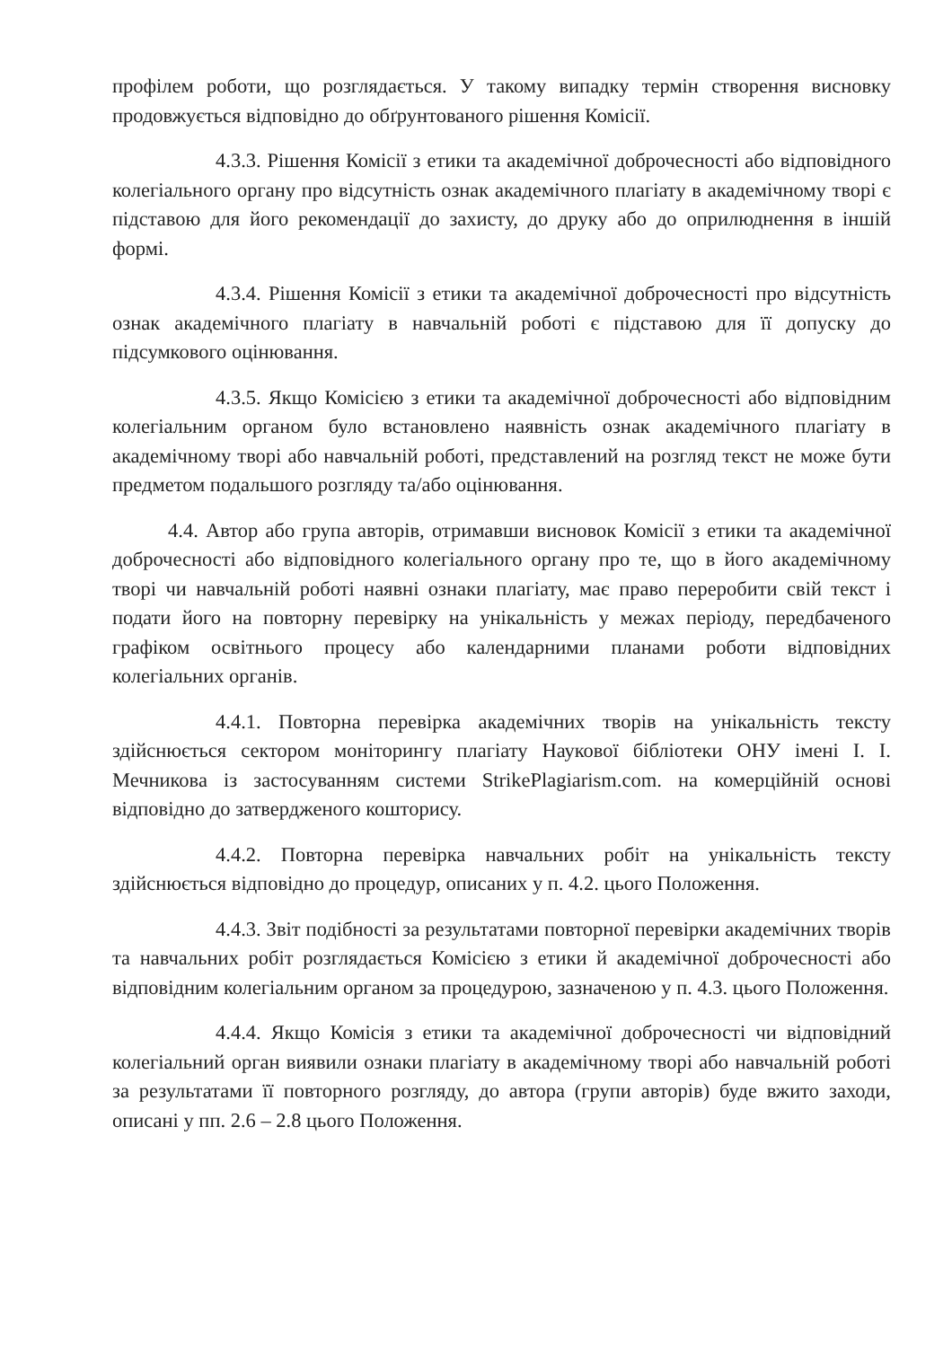профілем роботи, що розглядається. У такому випадку термін створення висновку продовжується відповідно до обґрунтованого рішення Комісії.
4.3.3. Рішення Комісії з етики та академічної доброчесності або відповідного колегіального органу про відсутність ознак академічного плагіату в академічному творі є підставою для його рекомендації до захисту, до друку або до оприлюднення в іншій формі.
4.3.4. Рішення Комісії з етики та академічної доброчесності про відсутність ознак академічного плагіату в навчальній роботі є підставою для її допуску до підсумкового оцінювання.
4.3.5. Якщо Комісією з етики та академічної доброчесності або відповідним колегіальним органом було встановлено наявність ознак академічного плагіату в академічному творі або навчальній роботі, представлений на розгляд текст не може бути предметом подальшого розгляду та/або оцінювання.
4.4. Автор або група авторів, отримавши висновок Комісії з етики та академічної доброчесності або відповідного колегіального органу про те, що в його академічному творі чи навчальній роботі наявні ознаки плагіату, має право переробити свій текст і подати його на повторну перевірку на унікальність у межах періоду, передбаченого графіком освітнього процесу або календарними планами роботи відповідних колегіальних органів.
4.4.1. Повторна перевірка академічних творів на унікальність тексту здійснюється сектором моніторингу плагіату Наукової бібліотеки ОНУ імені І. І. Мечникова із застосуванням системи StrikePlagiarism.com. на комерційній основі відповідно до затвердженого кошторису.
4.4.2. Повторна перевірка навчальних робіт на унікальність тексту здійснюється відповідно до процедур, описаних у п. 4.2. цього Положення.
4.4.3. Звіт подібності за результатами повторної перевірки академічних творів та навчальних робіт розглядається Комісією з етики й академічної доброчесності або відповідним колегіальним органом за процедурою, зазначеною у п. 4.3. цього Положення.
4.4.4. Якщо Комісія з етики та академічної доброчесності чи відповідний колегіальний орган виявили ознаки плагіату в академічному творі або навчальній роботі за результатами її повторного розгляду, до автора (групи авторів) буде вжито заходи, описані у пп. 2.6 – 2.8 цього Положення.